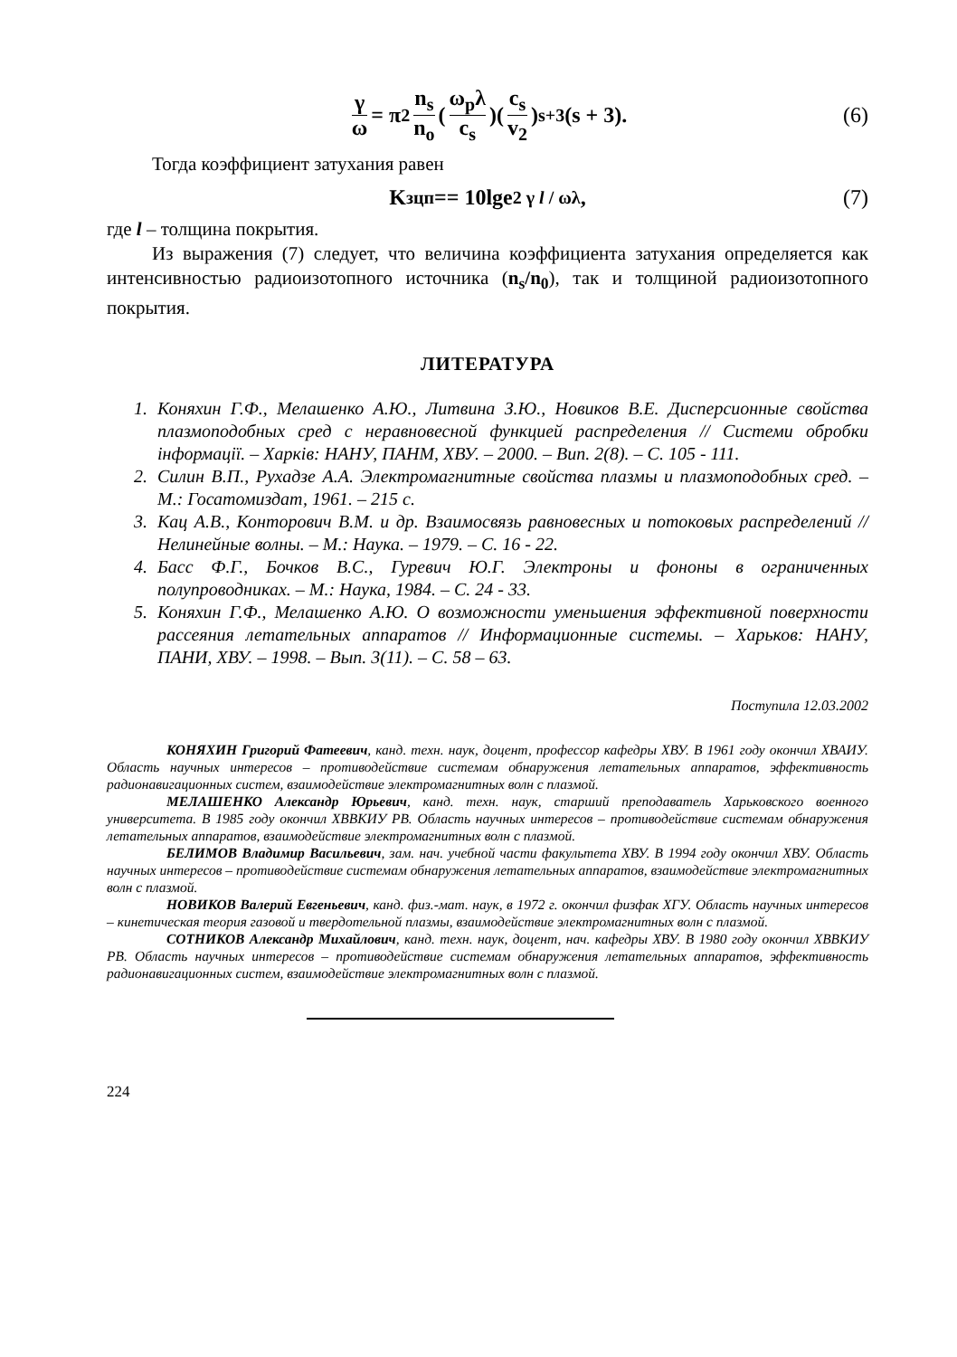γ ω = π<sup>2</sup> n<sub>s</sub> n<sub>o</sub> (ω<sub>p</sub>λ c<sub>s</sub>)(c<sub>s</sub> v<sub>2</sub>)<sup>s+3</sup> (s + 3). (6)
Тогда коэффициент затухания равен
K<sub>зцп</sub> == 10lge<sup>2 γ l / ωλ</sup>, (7)
где l – толщина покрытия.
Из выражения (7) следует, что величина коэффициента затухания определяется как интенсивностью радиоизотопного источника (n<sub>s</sub>/n<sub>0</sub>), так и толщиной радиоизотопного покрытия.
ЛИТЕРАТУРА
1. Коняхин Г.Ф., Мелашенко А.Ю., Литвина З.Ю., Новиков В.Е. Дисперсионные свойства плазмоподобных сред с неравновесной функцией распределения // Системи обробки інформації. – Харків: НАНУ, ПАНМ, ХВУ. – 2000. – Вип. 2(8). – С. 105 - 111.
2. Силин В.П., Рухадзе А.А. Электромагнитные свойства плазмы и плазмоподобных сред. – М.: Госатомиздат, 1961. – 215 с.
3. Кац А.В., Конторович В.М. и др. Взаимосвязь равновесных и потоковых распределений // Нелинейные волны. – М.: Наука. – 1979. – С. 16 - 22.
4. Басс Ф.Г., Бочков В.С., Гуревич Ю.Г. Электроны и фононы в ограниченных полупроводниках. – М.: Наука, 1984. – С. 24 - 33.
5. Коняхин Г.Ф., Мелашенко А.Ю. О возможности уменьшения эффективной поверхности рассеяния летательных аппаратов // Информационные системы. – Харьков: НАНУ, ПАНИ, ХВУ. – 1998. – Вып. 3(11). – С. 58 – 63.
Поступила 12.03.2002
КОНЯХИН Григорий Фатеевич, канд. техн. наук, доцент, профессор кафедры ХВУ. В 1961 году окончил ХВАИУ. Область научных интересов – противодействие системам обнаружения летательных аппаратов, эффективность радионавигационных систем, взаимодействие электромагнитных волн с плазмой.
МЕЛАШЕНКО Александр Юрьевич, канд. техн. наук, старший преподаватель Харьковского военного университета. В 1985 году окончил ХВВКИУ РВ. Область научных интересов – противодействие системам обнаружения летательных аппаратов, взаимодействие электромагнитных волн с плазмой.
БЕЛИМОВ Владимир Васильевич, зам. нач. учебной части факультета ХВУ. В 1994 году окончил ХВУ. Область научных интересов – противодействие системам обнаружения летательных аппаратов, взаимодействие электромагнитных волн с плазмой.
НОВИКОВ Валерий Евгеньевич, канд. физ.-мат. наук, в 1972 г. окончил физфак ХГУ. Область научных интересов – кинетическая теория газовой и твердотельной плазмы, взаимодействие электромагнитных волн с плазмой.
СОТНИКОВ Александр Михайлович, канд. техн. наук, доцент, нач. кафедры ХВУ. В 1980 году окончил ХВВКИУ РВ. Область научных интересов – противодействие системам обнаружения летательных аппаратов, эффективность радионавигационных систем, взаимодействие электромагнитных волн с плазмой.
224